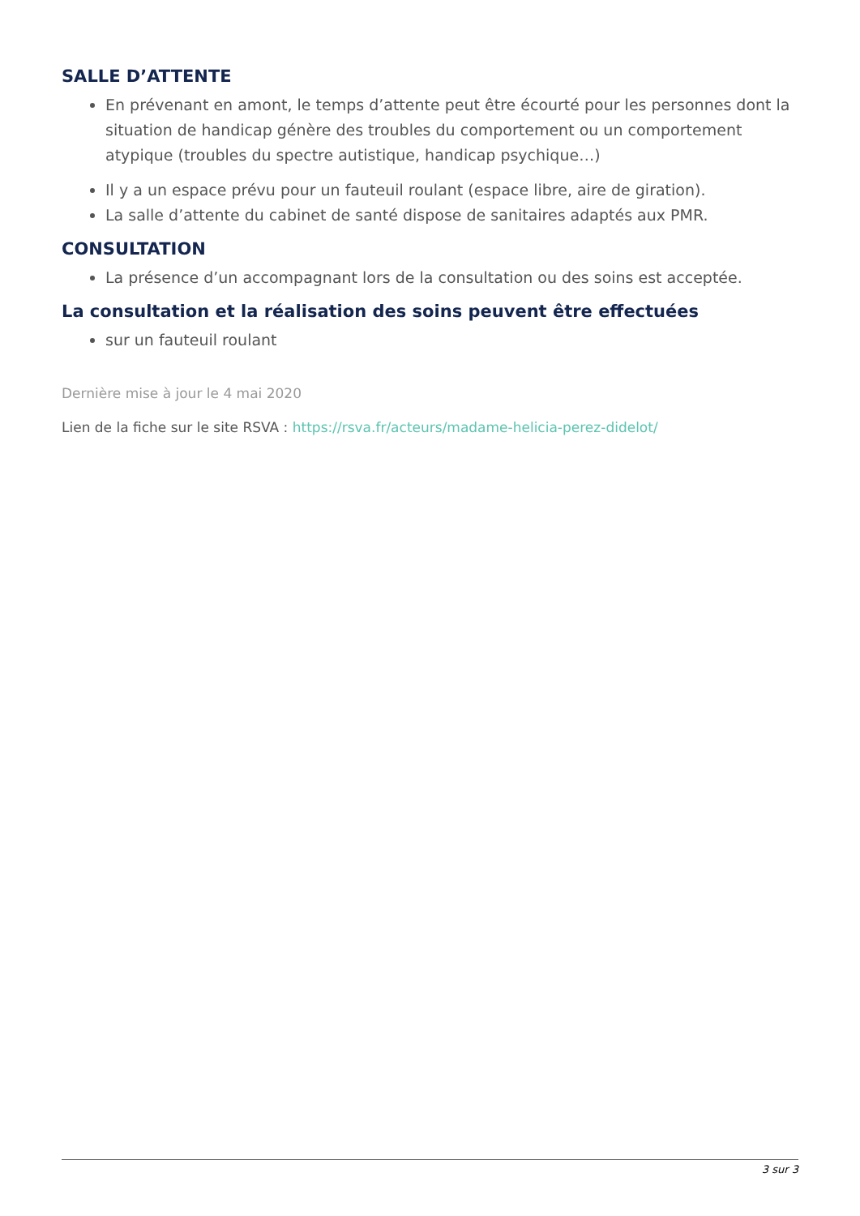SALLE D’ATTENTE
En prévenant en amont, le temps d’attente peut être écourté pour les personnes dont la situation de handicap génère des troubles du comportement ou un comportement atypique (troubles du spectre autistique, handicap psychique…)
Il y a un espace prévu pour un fauteuil roulant (espace libre, aire de giration).
La salle d’attente du cabinet de santé dispose de sanitaires adaptés aux PMR.
CONSULTATION
La présence d’un accompagnant lors de la consultation ou des soins est acceptée.
La consultation et la réalisation des soins peuvent être effectuées
sur un fauteuil roulant
Dernière mise à jour le 4 mai 2020
Lien de la fiche sur le site RSVA : https://rsva.fr/acteurs/madame-helicia-perez-didelot/
3 sur 3